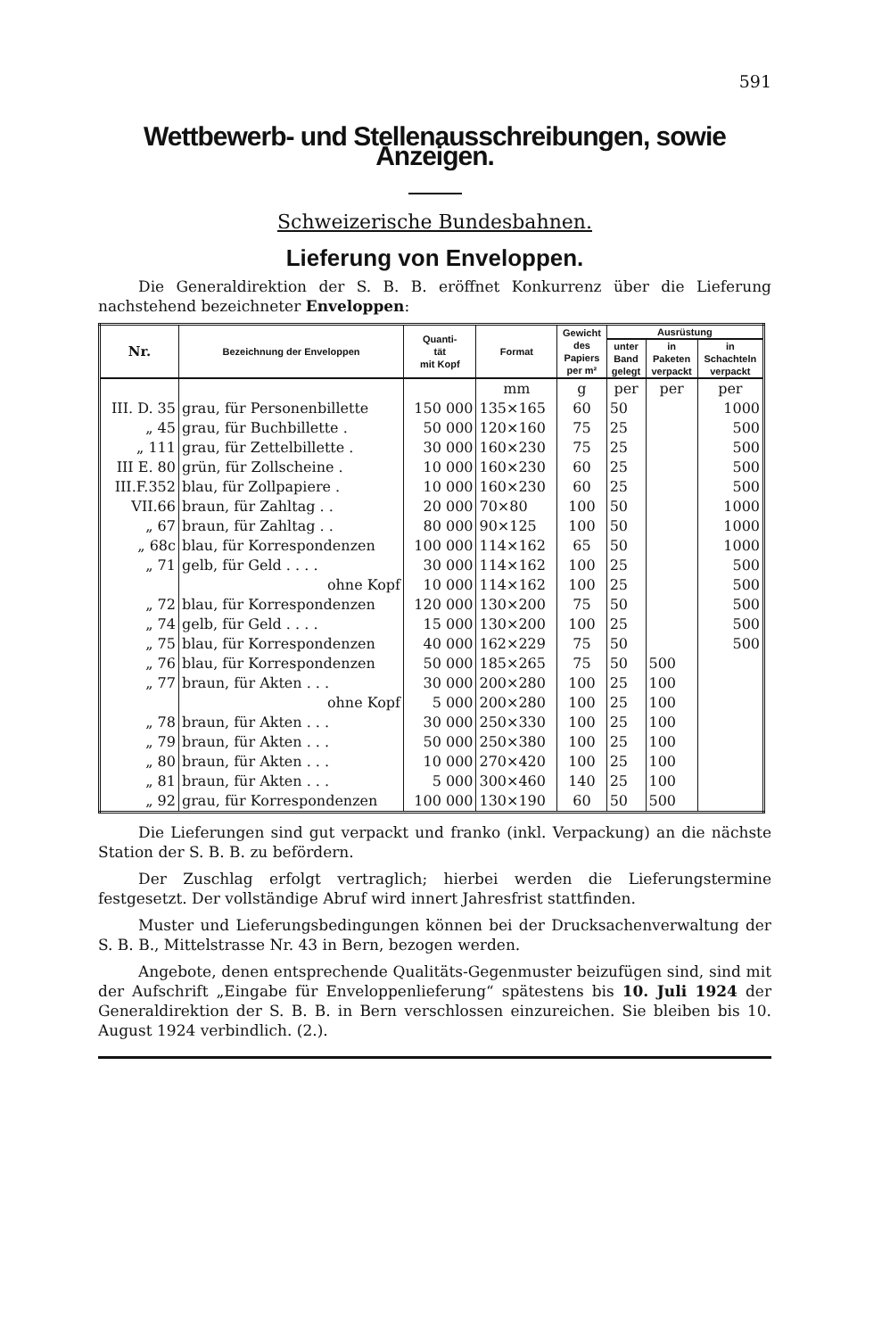591
Wettbewerb- und Stellenausschreibungen, sowie Anzeigen.
Schweizerische Bundesbahnen.
Lieferung von Enveloppen.
Die Generaldirektion der S. B. B. eröffnet Konkurrenz über die Lieferung nachstehend bezeichneter Enveloppen:
| Nr. | Bezeichnung der Enveloppen | Quanti- tät mit Kopf | Format | Gewicht des Papiers per m² | Ausrüstung | | |
| --- | --- | --- | --- | --- | --- | --- | --- |
| | | | | | unter Band gelegt | in Paketen verpackt | in Schachteln verpackt |
| | | | mm | g | per | per | per |
| III. D. 35 | grau, für Personenbillette | 150 000 | 135×165 | 60 | 50 | | 1000 |
| „ 45 | grau, für Buchbillette . | 50 000 | 120×160 | 75 | 25 | | 500 |
| „ 111 | grau, für Zettelbillette . | 30 000 | 160×230 | 75 | 25 | | 500 |
| III E. 80 | grün, für Zollscheine . | 10 000 | 160×230 | 60 | 25 | | 500 |
| III.F.352 | blau, für Zollpapiere . | 10 000 | 160×230 | 60 | 25 | | 500 |
| VII.66 | braun, für Zahltag . . | 20 000 | 70×80 | 100 | 50 | | 1000 |
| „ 67 | braun, für Zahltag . . | 80 000 | 90×125 | 100 | 50 | | 1000 |
| „ 68c | blau, für Korrespondenzen | 100 000 | 114×162 | 65 | 50 | | 1000 |
| „ 71 | gelb, für Geld . . . . | 30 000 | 114×162 | 100 | 25 | | 500 |
| | ohne Kopf | 10 000 | 114×162 | 100 | 25 | | 500 |
| „ 72 | blau, für Korrespondenzen | 120 000 | 130×200 | 75 | 50 | | 500 |
| „ 74 | gelb, für Geld . . . . | 15 000 | 130×200 | 100 | 25 | | 500 |
| „ 75 | blau, für Korrespondenzen | 40 000 | 162×229 | 75 | 50 | | 500 |
| „ 76 | blau, für Korrespondenzen | 50 000 | 185×265 | 75 | 50 | 500 | |
| „ 77 | braun, für Akten . . . | 30 000 | 200×280 | 100 | 25 | 100 | |
| | ohne Kopf | 5 000 | 200×280 | 100 | 25 | 100 | |
| „ 78 | braun, für Akten . . . | 30 000 | 250×330 | 100 | 25 | 100 | |
| „ 79 | braun, für Akten . . . | 50 000 | 250×380 | 100 | 25 | 100 | |
| „ 80 | braun, für Akten . . . | 10 000 | 270×420 | 100 | 25 | 100 | |
| „ 81 | braun, für Akten . . . | 5 000 | 300×460 | 140 | 25 | 100 | |
| „ 92 | grau, für Korrespondenzen | 100 000 | 130×190 | 60 | 50 | 500 | |
Die Lieferungen sind gut verpackt und franko (inkl. Verpackung) an die nächste Station der S. B. B. zu befördern.
Der Zuschlag erfolgt vertraglich; hierbei werden die Lieferungstermine festgesetzt. Der vollständige Abruf wird innert Jahresfrist stattfinden.
Muster und Lieferungsbedingungen können bei der Drucksachenverwaltung der S. B. B., Mittelstrasse Nr. 43 in Bern, bezogen werden.
Angebote, denen entsprechende Qualitäts-Gegenmuster beizufügen sind, sind mit der Aufschrift „Eingabe für Enveloppenlieferung“ spätestens bis 10. Juli 1924 der Generaldirektion der S. B. B. in Bern verschlossen einzureichen. Sie bleiben bis 10. August 1924 verbindlich. (2.).